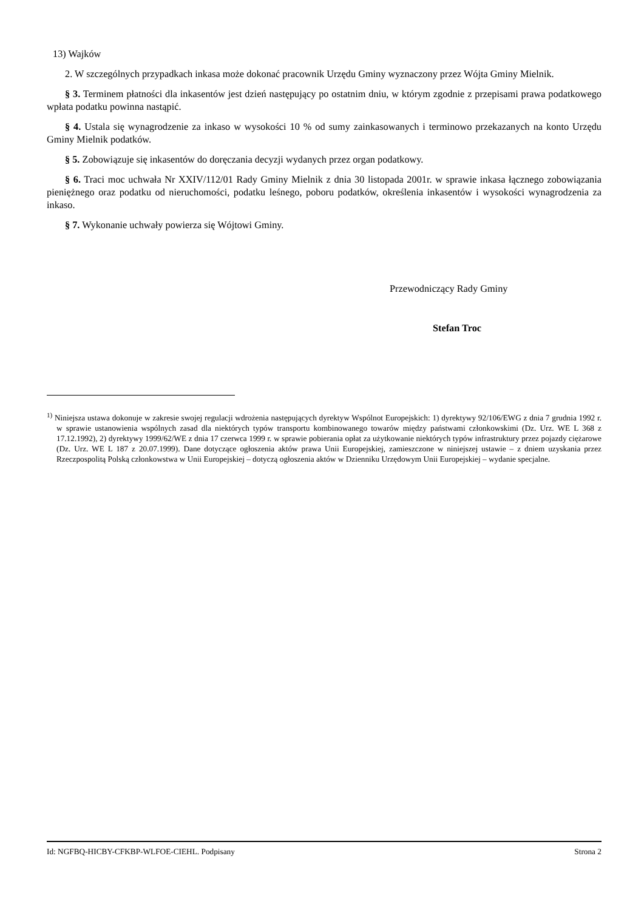13) Wajków
2. W szczególnych przypadkach inkasa może dokonać pracownik Urzędu Gminy wyznaczony przez Wójta Gminy Mielnik.
§ 3. Terminem płatności dla inkasentów jest dzień następujący po ostatnim dniu, w którym zgodnie z przepisami prawa podatkowego wpłata podatku powinna nastąpić.
§ 4. Ustala się wynagrodzenie za inkaso w wysokości 10 % od sumy zainkasowanych i terminowo przekazanych na konto Urzędu Gminy Mielnik podatków.
§ 5. Zobowiązuje się inkasentów do doręczania decyzji wydanych przez organ podatkowy.
§ 6. Traci moc uchwała Nr XXIV/112/01 Rady Gminy Mielnik z dnia 30 listopada 2001r. w sprawie inkasa łącznego zobowiązania pieniężnego oraz podatku od nieruchomości, podatku leśnego, poboru podatków, określenia inkasentów i wysokości wynagrodzenia za inkaso.
§ 7. Wykonanie uchwały powierza się Wójtowi Gminy.
Przewodniczący Rady Gminy
Stefan Troc
<sup>1)</sup> Niniejsza ustawa dokonuje w zakresie swojej regulacji wdrożenia następujących dyrektyw Wspólnot Europejskich: 1) dyrektywy 92/106/EWG z dnia 7 grudnia 1992 r. w sprawie ustanowienia wspólnych zasad dla niektórych typów transportu kombinowanego towarów między państwami członkowskimi (Dz. Urz. WE L 368 z 17.12.1992), 2) dyrektywy 1999/62/WE z dnia 17 czerwca 1999 r. w sprawie pobierania opłat za użytkowanie niektórych typów infrastruktury przez pojazdy ciężarowe (Dz. Urz. WE L 187 z 20.07.1999). Dane dotyczące ogłoszenia aktów prawa Unii Europejskiej, zamieszczone w niniejszej ustawie – z dniem uzyskania przez Rzeczpospolitą Polską członkowstwa w Unii Europejskiej – dotyczą ogłoszenia aktów w Dzienniku Urzędowym Unii Europejskiej – wydanie specjalne.
Id: NGFBQ-HICBY-CFKBP-WLFOE-CIEHL. Podpisany Strona 2